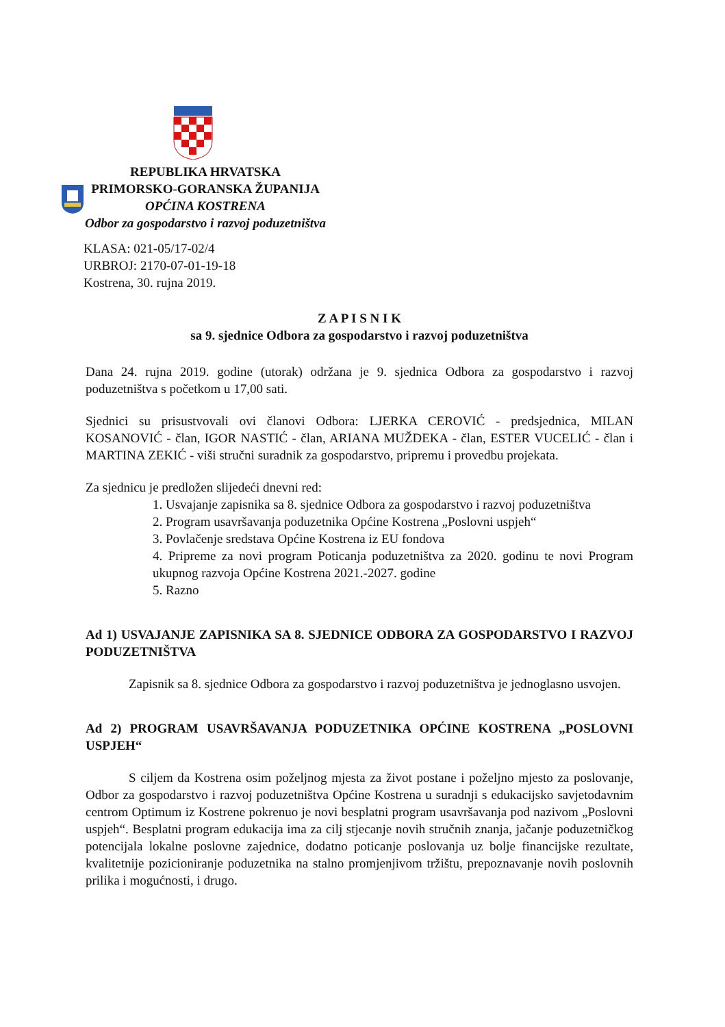REPUBLIKA HRVATSKA
PRIMORSKO-GORANSKA ŽUPANIJA
OPĆINA KOSTRENA
Odbor za gospodarstvo i razvoj poduzetništva
KLASA: 021-05/17-02/4
URBROJ: 2170-07-01-19-18
Kostrena, 30. rujna 2019.
Z A P I S N I K
sa 9. sjednice Odbora za gospodarstvo i razvoj poduzetništva
Dana 24. rujna 2019. godine (utorak) održana je 9. sjednica Odbora za gospodarstvo i razvoj poduzetništva s početkom u 17,00 sati.
Sjednici su prisustvovali ovi članovi Odbora: LJERKA CEROVIĆ - predsjednica, MILAN KOSANOVIĆ - član, IGOR NASTIĆ - član, ARIANA MUŽDEKA - član, ESTER VUCELIĆ - član i MARTINA ZEKIĆ - viši stručni suradnik za gospodarstvo, pripremu i provedbu projekata.
Za sjednicu je predložen slijedeći dnevni red:
1. Usvajanje zapisnika sa 8. sjednice Odbora za gospodarstvo i razvoj poduzetništva
2. Program usavršavanja poduzetnika Općine Kostrena „Poslovni uspjeh“
3. Povlačenje sredstava Općine Kostrena iz EU fondova
4. Pripreme za novi program Poticanja poduzetništva za 2020. godinu te novi Program ukupnog razvoja Općine Kostrena 2021.-2027. godine
5. Razno
Ad 1) USVAJANJE ZAPISNIKA SA 8. SJEDNICE ODBORA ZA GOSPODARSTVO I RAZVOJ PODUZETNIŠTVA
Zapisnik sa 8. sjednice Odbora za gospodarstvo i razvoj poduzetništva je jednoglasno usvojen.
Ad 2) PROGRAM USAVRŠAVANJA PODUZETNIKA OPĆINE KOSTRENA „POSLOVNI USPJEH“
S ciljem da Kostrena osim poželjnog mjesta za život postane i poželjno mjesto za poslovanje, Odbor za gospodarstvo i razvoj poduzetništva Općine Kostrena u suradnji s edukacijsko savjetodavnim centrom Optimum iz Kostrene pokrenuo je novi besplatni program usavršavanja pod nazivom „Poslovni uspjeh“. Besplatni program edukacija ima za cilj stjecanje novih stručnih znanja, jačanje poduzetničkog potencijala lokalne poslovne zajednice, dodatno poticanje poslovanja uz bolje financijske rezultate, kvalitetnije pozicioniranje poduzetnika na stalno promjenjivom tržištu, prepoznavanje novih poslovnih prilika i mogućnosti, i drugo.